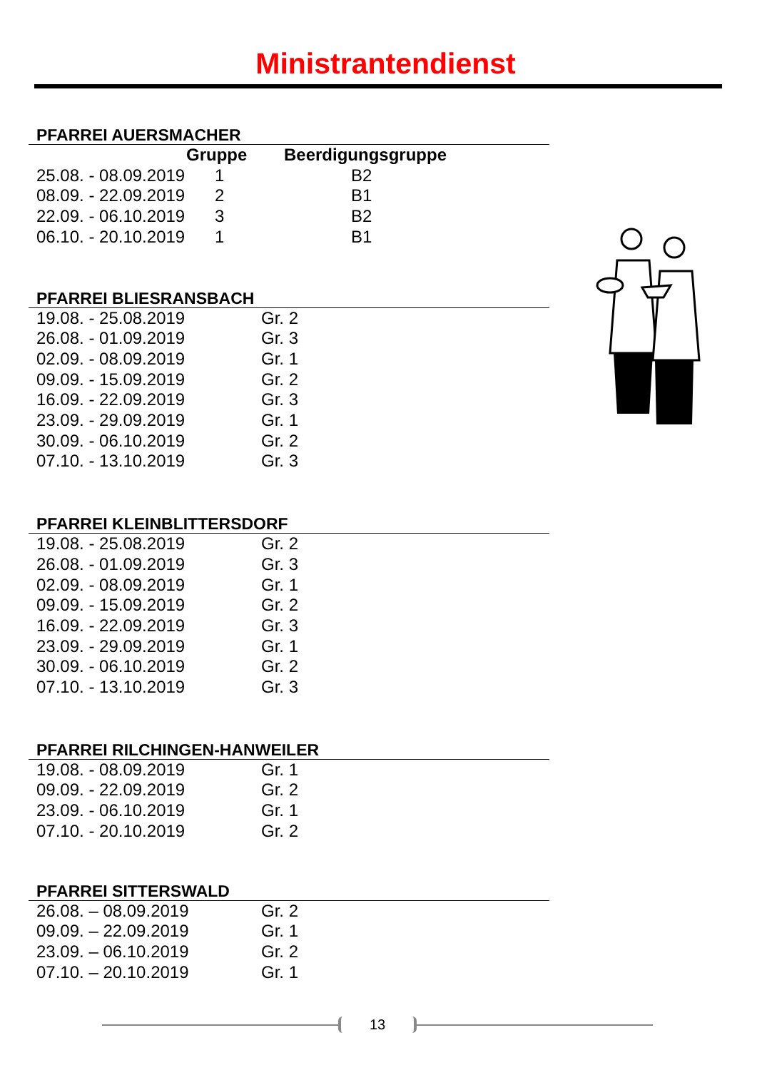Ministrantendienst
PFARREI AUERSMACHER
| | Gruppe | Beerdigungsgruppe |
| --- | --- | --- |
| 25.08. - 08.09.2019 | 1 | B2 |
| 08.09. - 22.09.2019 | 2 | B1 |
| 22.09. - 06.10.2019 | 3 | B2 |
| 06.10. - 20.10.2019 | 1 | B1 |
PFARREI BLIESRANSBACH
| 19.08. - 25.08.2019 | Gr. 2 |
| 26.08. - 01.09.2019 | Gr. 3 |
| 02.09. - 08.09.2019 | Gr. 1 |
| 09.09. - 15.09.2019 | Gr. 2 |
| 16.09. - 22.09.2019 | Gr. 3 |
| 23.09. - 29.09.2019 | Gr. 1 |
| 30.09. - 06.10.2019 | Gr. 2 |
| 07.10. - 13.10.2019 | Gr. 3 |
PFARREI KLEINBLITTERSDORF
| 19.08. - 25.08.2019 | Gr. 2 |
| 26.08. - 01.09.2019 | Gr. 3 |
| 02.09. - 08.09.2019 | Gr. 1 |
| 09.09. - 15.09.2019 | Gr. 2 |
| 16.09. - 22.09.2019 | Gr. 3 |
| 23.09. - 29.09.2019 | Gr. 1 |
| 30.09. - 06.10.2019 | Gr. 2 |
| 07.10. - 13.10.2019 | Gr. 3 |
PFARREI RILCHINGEN-HANWEILER
| 19.08. - 08.09.2019 | Gr. 1 |
| 09.09. - 22.09.2019 | Gr. 2 |
| 23.09. - 06.10.2019 | Gr. 1 |
| 07.10. - 20.10.2019 | Gr. 2 |
PFARREI SITTERSWALD
| 26.08. – 08.09.2019 | Gr. 2 |
| 09.09. – 22.09.2019 | Gr. 1 |
| 23.09. – 06.10.2019 | Gr. 2 |
| 07.10. – 20.10.2019 | Gr. 1 |
13